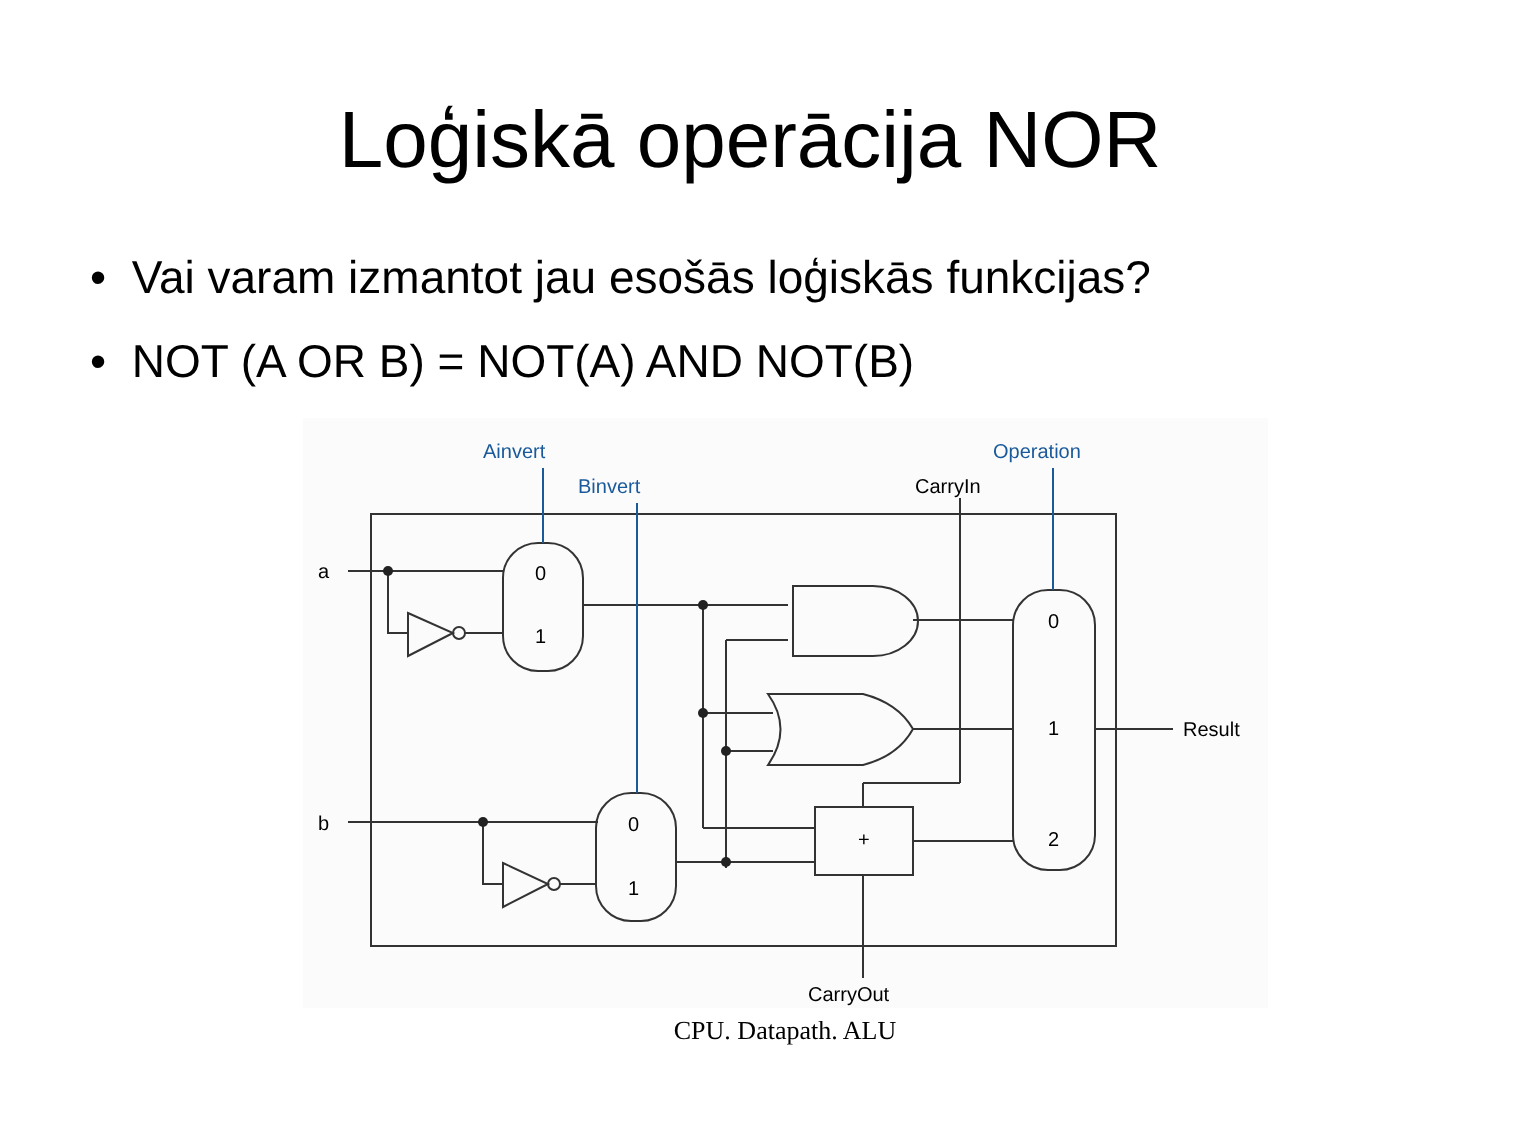Loģiskā operācija NOR
• Vai varam izmantot jau esošās loģiskās funkcijas?
• NOT (A OR B) = NOT(A) AND NOT(B)
Ainvert
Binvert
Operation
CarryIn
a
b
0
1
0
1
0
1
2
+
Result
CarryOut
CPU. Datapath. ALU